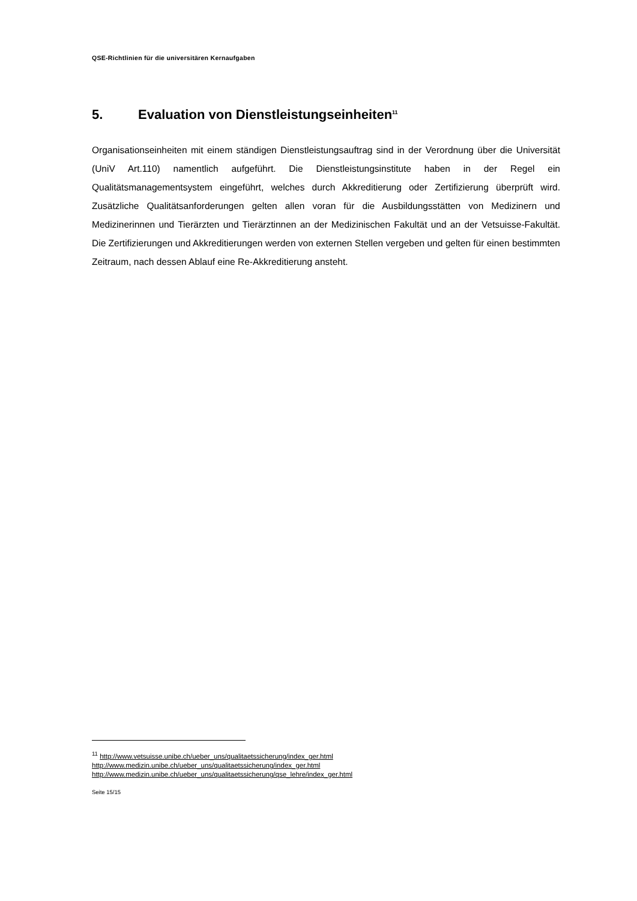QSE-Richtlinien für die universitären Kernaufgaben
5. Evaluation von Dienstleistungseinheiten<sup>11</sup>
Organisationseinheiten mit einem ständigen Dienstleistungsauftrag sind in der Verordnung über die Universität (UniV Art.110) namentlich aufgeführt. Die Dienstleistungsinstitute haben in der Regel ein Qualitätsmanagementsystem eingeführt, welches durch Akkreditierung oder Zertifizierung überprüft wird. Zusätzliche Qualitätsanforderungen gelten allen voran für die Ausbildungsstätten von Medizinern und Medizinerinnen und Tierärzten und Tierärztinnen an der Medizinischen Fakultät und an der Vetsuisse-Fakultät. Die Zertifizierungen und Akkreditierungen werden von externen Stellen vergeben und gelten für einen bestimmten Zeitraum, nach dessen Ablauf eine Re-Akkreditierung ansteht.
<sup>11</sup> http://www.vetsuisse.unibe.ch/ueber_uns/qualitaetssicherung/index_ger.html
http://www.medizin.unibe.ch/ueber_uns/qualitaetssicherung/index_ger.html
http://www.medizin.unibe.ch/ueber_uns/qualitaetssicherung/qse_lehre/index_ger.html
Seite 15/15